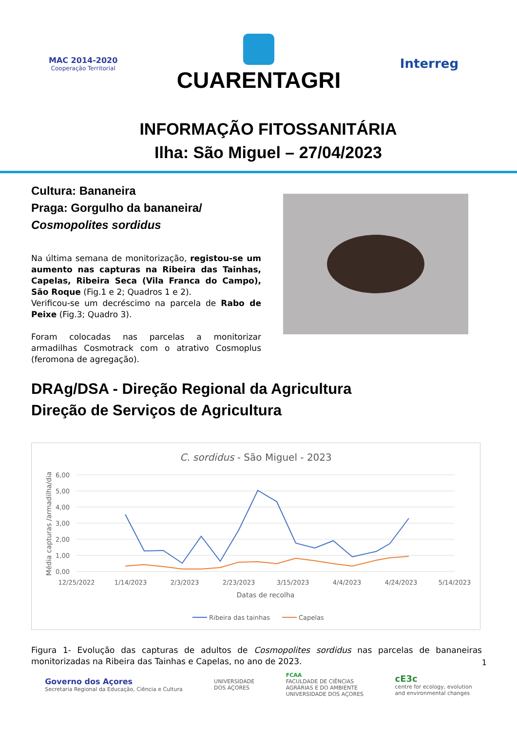MAC 2014-2020
Cooperação Territorial
CUARENTAGRI
Interreg
INFORMAÇÃO FITOSSANITÁRIA
Ilha: São Miguel – 27/04/2023
Cultura: Bananeira
Praga: Gorgulho da bananeira/
Cosmopolites sordidus
Na última semana de monitorização, registou-se um aumento nas capturas na Ribeira das Tainhas, Capelas, Ribeira Seca (Vila Franca do Campo), São Roque (Fig.1 e 2; Quadros 1 e 2).
Verificou-se um decréscimo na parcela de Rabo de Peixe (Fig.3; Quadro 3).
Foram colocadas nas parcelas a monitorizar armadilhas Cosmotrack com o atrativo Cosmoplus (feromona de agregação).
DRAg/DSA - Direção Regional da Agricultura
Direção de Serviços de Agricultura
C. sordidus - São Miguel - 2023
6,00
5,00
4,00
3,00
2,00
1,00
0,00
12/25/2022
1/14/2023
2/3/2023
2/23/2023
3/15/2023
4/4/2023
4/24/2023
5/14/2023
Datas de recolha
Média capturas /armadilha/dia
Ribeira das tainhas
Capelas
Figura 1- Evolução das capturas de adultos de Cosmopolites sordidus nas parcelas de bananeiras monitorizadas na Ribeira das Tainhas e Capelas, no ano de 2023.
1
Governo dos Açores
Secretaria Regional da Educação, Ciência e Cultura
UNIVERSIDADE
DOS AÇORES
FCAA
FACULDADE DE CIÊNCIAS
AGRÁRIAS E DO AMBIENTE
UNIVERSIDADE DOS AÇORES
cE3c
centre for ecology, evolution
and environmental changes